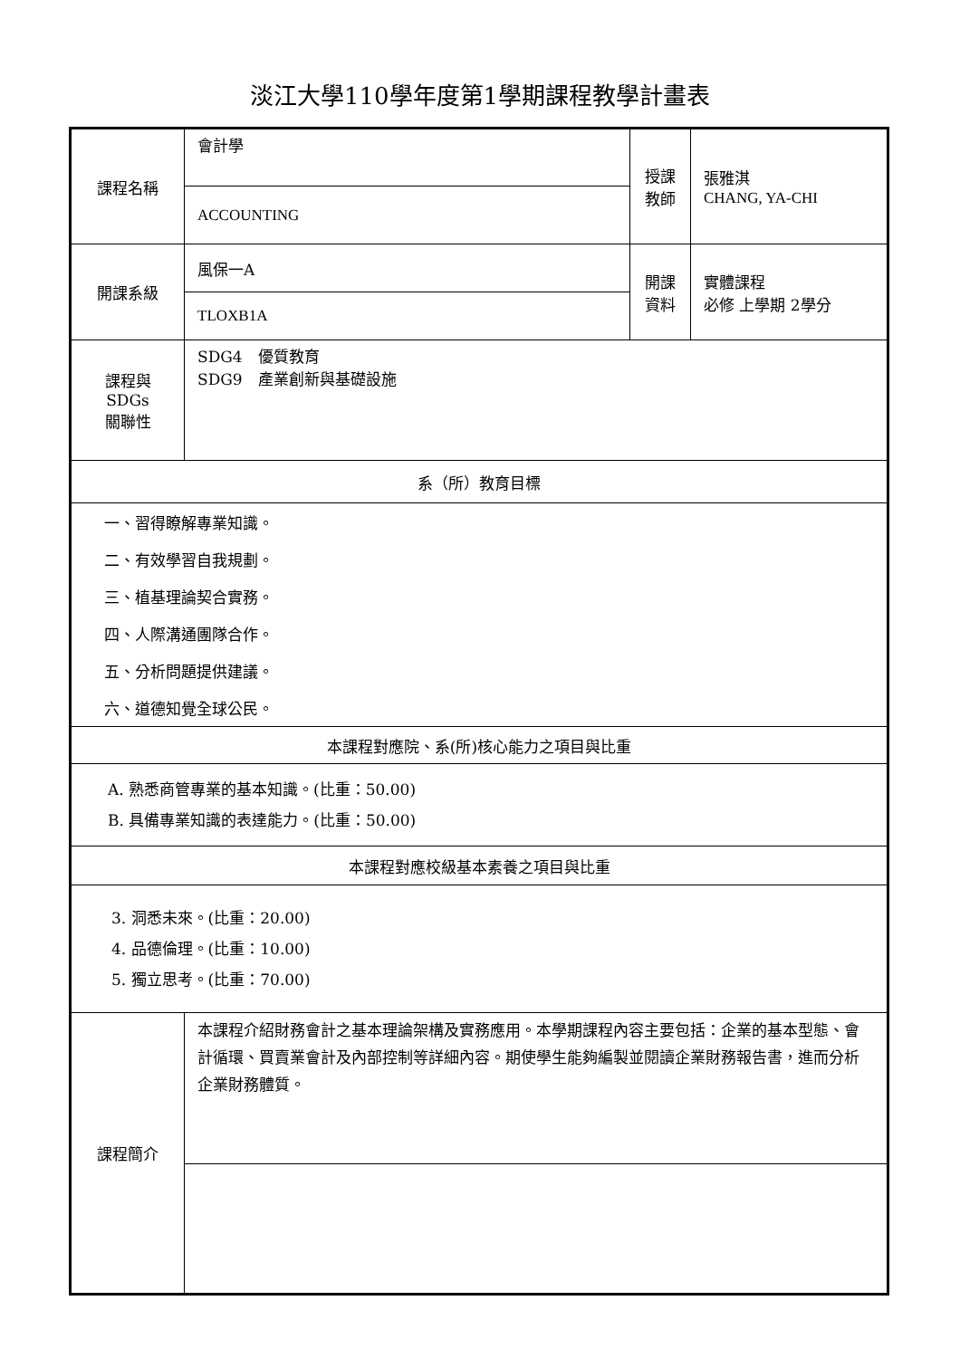淡江大學110學年度第1學期課程教學計畫表
| 課程名稱 | 會計學 | 授課 教師 | 張雅淇 CHANG, YA-CHI |
| | ACCOUNTING | | |
| 開課系級 | 風保一A | 開課 資料 | 實體課程 必修 上學期 2學分 |
| | TLOXB1A | | |
| 課程與SDGs 關聯性 | SDG4 優質教育 SDG9 產業創新與基礎設施 | | |
| 系（所）教育目標 | | | |
| 一、習得瞭解專業知識。 | | | |
| 二、有效學習自我規劃。 | | | |
| 三、植基理論契合實務。 | | | |
| 四、人際溝通團隊合作。 | | | |
| 五、分析問題提供建議。 | | | |
| 六、道德知覺全球公民。 | | | |
| 本課程對應院、系(所)核心能力之項目與比重 | | | |
| A. 熟悉商管專業的基本知識。(比重：50.00) B. 具備專業知識的表達能力。(比重：50.00) | | | |
| 本課程對應校級基本素養之項目與比重 | | | |
| 3. 洞悉未來。(比重：20.00) 4. 品德倫理。(比重：10.00) 5. 獨立思考。(比重：70.00) | | | |
| 課程簡介 | 本課程介紹財務會計之基本理論架構及實務應用。本學期課程內容主要包括：企業的基本型態、會計循環、買賣業會計及內部控制等詳細內容。期使學生能夠編製並閱讀企業財務報告書，進而分析企業財務體質。 | | |